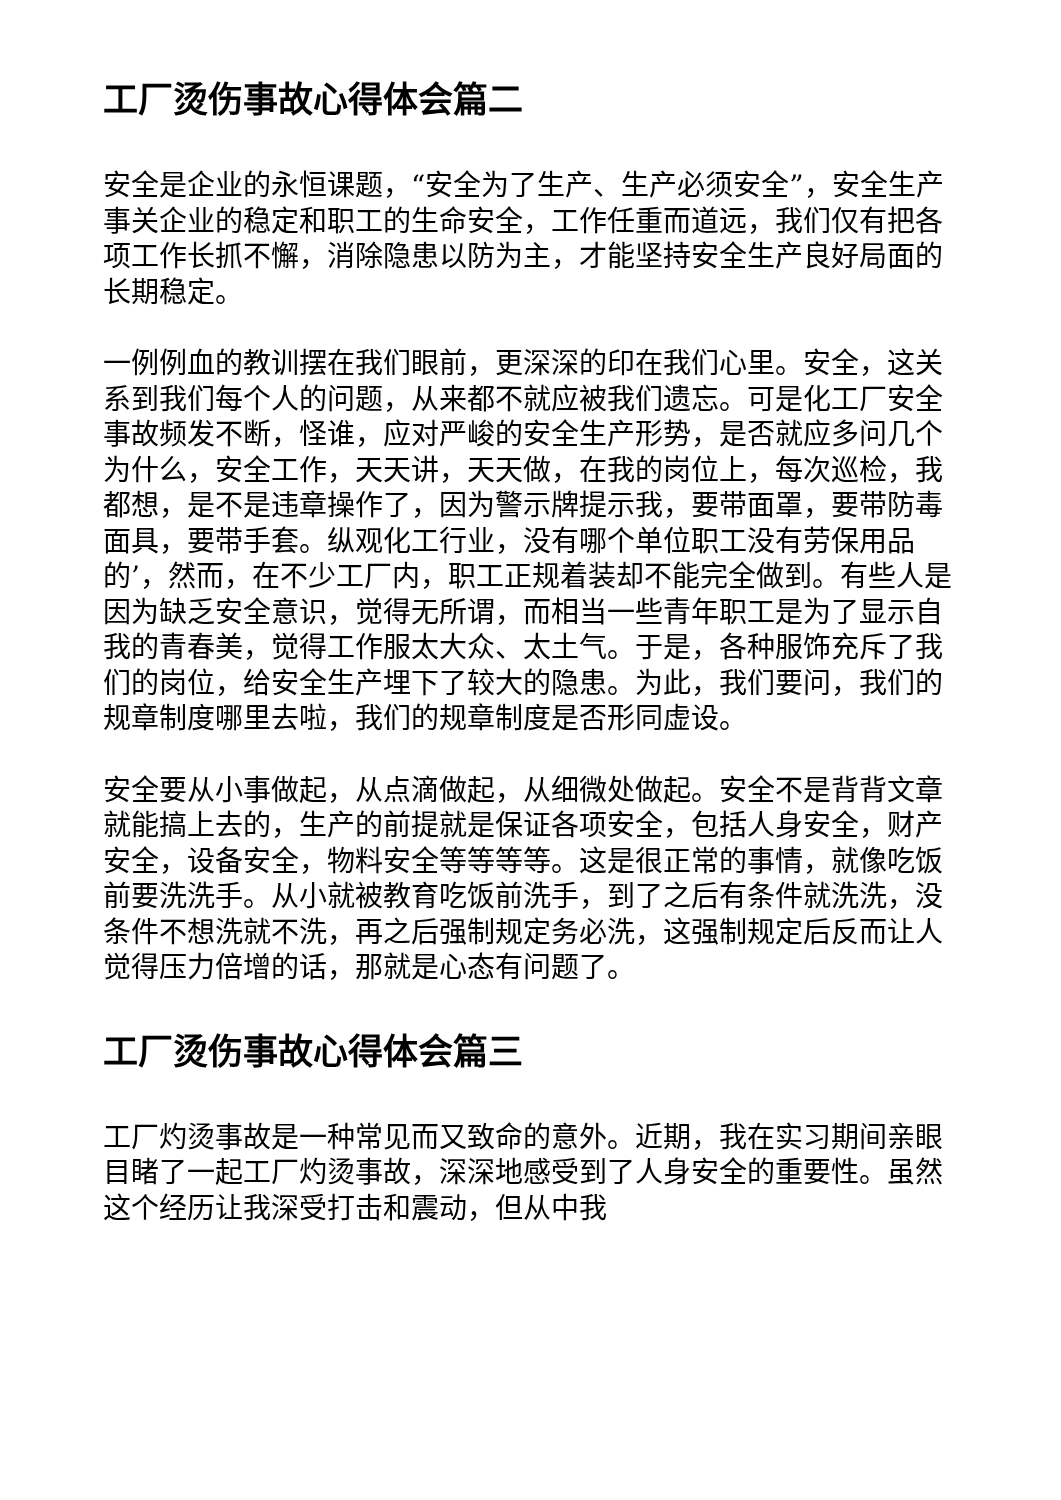工厂烫伤事故心得体会篇二
安全是企业的永恒课题，“安全为了生产、生产必须安全”，安全生产事关企业的稳定和职工的生命安全，工作任重而道远，我们仅有把各项工作长抓不懈，消除隐患以防为主，才能坚持安全生产良好局面的长期稳定。
一例例血的教训摆在我们眼前，更深深的印在我们心里。安全，这关系到我们每个人的问题，从来都不就应被我们遗忘。可是化工厂安全事故频发不断，怪谁，应对严峻的安全生产形势，是否就应多问几个为什么，安全工作，天天讲，天天做，在我的岗位上，每次巡检，我都想，是不是违章操作了，因为警示牌提示我，要带面罩，要带防毒面具，要带手套。纵观化工行业，没有哪个单位职工没有劳保用品的’，然而，在不少工厂内，职工正规着装却不能完全做到。有些人是因为缺乏安全意识，觉得无所谓，而相当一些青年职工是为了显示自我的青春美，觉得工作服太大众、太土气。于是，各种服饰充斥了我们的岗位，给安全生产埋下了较大的隐患。为此，我们要问，我们的规章制度哪里去啦，我们的规章制度是否形同虚设。
安全要从小事做起，从点滴做起，从细微处做起。安全不是背背文章就能搞上去的，生产的前提就是保证各项安全，包括人身安全，财产安全，设备安全，物料安全等等等等。这是很正常的事情，就像吃饭前要洗洗手。从小就被教育吃饭前洗手，到了之后有条件就洗洗，没条件不想洗就不洗，再之后强制规定务必洗，这强制规定后反而让人觉得压力倍增的话，那就是心态有问题了。
工厂烫伤事故心得体会篇三
工厂灼烫事故是一种常见而又致命的意外。近期，我在实习期间亲眼目睹了一起工厂灼烫事故，深深地感受到了人身安全的重要性。虽然这个经历让我深受打击和震动，但从中我